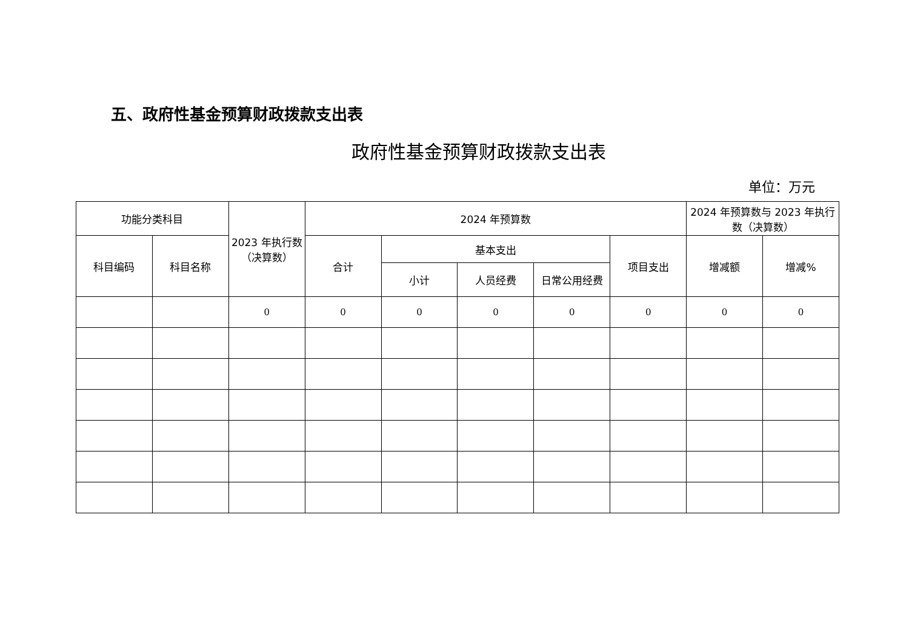五、政府性基金预算财政拨款支出表
政府性基金预算财政拨款支出表
单位：万元
| 功能分类科目 | | 2023 年执行数（决算数） | 2024 年预算数 | | | | | 2024 年预算数与 2023 年执行数（决算数） | |
| --- | --- | --- | --- | --- | --- | --- | --- | --- | --- |
| 科目编码 | 科目名称 | | 合计 | 基本支出 | | | 项目支出 | 增减额 | 增减% |
| | | | | 小计 | 人员经费 | 日常公用经费 | | | |
| | | 0 | 0 | 0 | 0 | 0 | 0 | 0 | 0 |